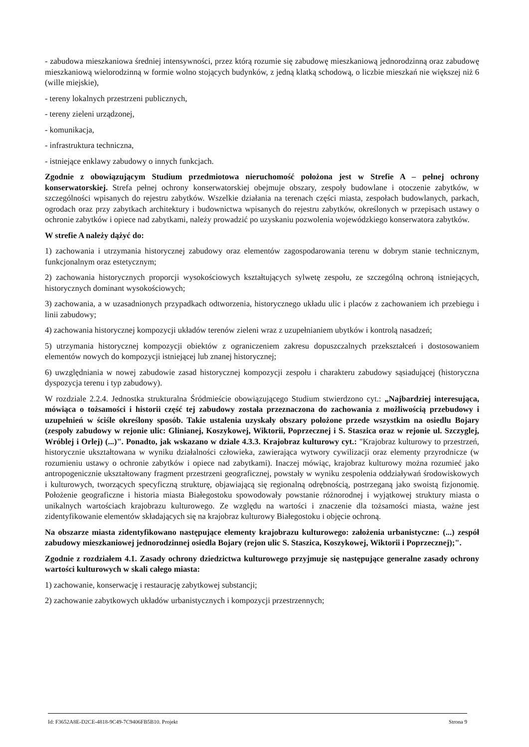- zabudowa mieszkaniowa średniej intensywności, przez którą rozumie się zabudowę mieszkaniową jednorodzinną oraz zabudowę mieszkaniową wielorodzinną w formie wolno stojących budynków, z jedną klatką schodową, o liczbie mieszkań nie większej niż 6 (wille miejskie),
- tereny lokalnych przestrzeni publicznych,
- tereny zieleni urządzonej,
- komunikacja,
- infrastruktura techniczna,
- istniejące enklawy zabudowy o innych funkcjach.
Zgodnie z obowiązującym Studium przedmiotowa nieruchomość położona jest w Strefie A – pełnej ochrony konserwatorskiej. Strefa pełnej ochrony konserwatorskiej obejmuje obszary, zespoły budowlane i otoczenie zabytków, w szczególności wpisanych do rejestru zabytków. Wszelkie działania na terenach części miasta, zespołach budowlanych, parkach, ogrodach oraz przy zabytkach architektury i budownictwa wpisanych do rejestru zabytków, określonych w przepisach ustawy o ochronie zabytków i opiece nad zabytkami, należy prowadzić po uzyskaniu pozwolenia wojewódzkiego konserwatora zabytków.
W strefie A należy dążyć do:
1) zachowania i utrzymania historycznej zabudowy oraz elementów zagospodarowania terenu w dobrym stanie technicznym, funkcjonalnym oraz estetycznym;
2) zachowania historycznych proporcji wysokościowych kształtujących sylwetę zespołu, ze szczególną ochroną istniejących, historycznych dominant wysokościowych;
3) zachowania, a w uzasadnionych przypadkach odtworzenia, historycznego układu ulic i placów z zachowaniem ich przebiegu i linii zabudowy;
4) zachowania historycznej kompozycji układów terenów zieleni wraz z uzupełnianiem ubytków i kontrolą nasadzeń;
5) utrzymania historycznej kompozycji obiektów z ograniczeniem zakresu dopuszczalnych przekształceń i dostosowaniem elementów nowych do kompozycji istniejącej lub znanej historycznej;
6) uwzględniania w nowej zabudowie zasad historycznej kompozycji zespołu i charakteru zabudowy sąsiadującej (historyczna dyspozycja terenu i typ zabudowy).
W rozdziale 2.2.4. Jednostka strukturalna Śródmieście obowiązującego Studium stwierdzono cyt.: „Najbardziej interesująca, mówiąca o tożsamości i historii część tej zabudowy została przeznaczona do zachowania z możliwością przebudowy i uzupełnień w ściśle określony sposób. Takie ustalenia uzyskały obszary położone przede wszystkim na osiedlu Bojary (zespoły zabudowy w rejonie ulic: Glinianej, Koszykowej, Wiktorii, Poprzecznej i S. Staszica oraz w rejonie ul. Szczyglej, Wróblej i Orlej) (...)". Ponadto, jak wskazano w dziale 4.3.3. Krajobraz kulturowy cyt.: "Krajobraz kulturowy to przestrzeń, historycznie ukształtowana w wyniku działalności człowieka, zawierająca wytwory cywilizacji oraz elementy przyrodnicze (w rozumieniu ustawy o ochronie zabytków i opiece nad zabytkami). Inaczej mówiąc, krajobraz kulturowy można rozumieć jako antropogenicznie ukształtowany fragment przestrzeni geograficznej, powstały w wyniku zespolenia oddziaływań środowiskowych i kulturowych, tworzących specyficzną strukturę, objawiającą się regionalną odrębnością, postrzeganą jako swoistą fizjonomię. Położenie geograficzne i historia miasta Białegostoku spowodowały powstanie różnorodnej i wyjątkowej struktury miasta o unikalnych wartościach krajobrazu kulturowego. Ze względu na wartości i znaczenie dla tożsamości miasta, ważne jest zidentyfikowanie elementów składających się na krajobraz kulturowy Białegostoku i objęcie ochroną.
Na obszarze miasta zidentyfikowano następujące elementy krajobrazu kulturowego: założenia urbanistyczne: (...) zespół zabudowy mieszkaniowej jednorodzinnej osiedla Bojary (rejon ulic S. Staszica, Koszykowej, Wiktorii i Poprzecznej);".
Zgodnie z rozdziałem 4.1. Zasady ochrony dziedzictwa kulturowego przyjmuje się następujące generalne zasady ochrony wartości kulturowych w skali całego miasta:
1) zachowanie, konserwację i restaurację zabytkowej substancji;
2) zachowanie zabytkowych układów urbanistycznych i kompozycji przestrzennych;
Id: F3652A8E-D2CE-4818-9C49-7C9406FB5B10. Projekt Strona 9